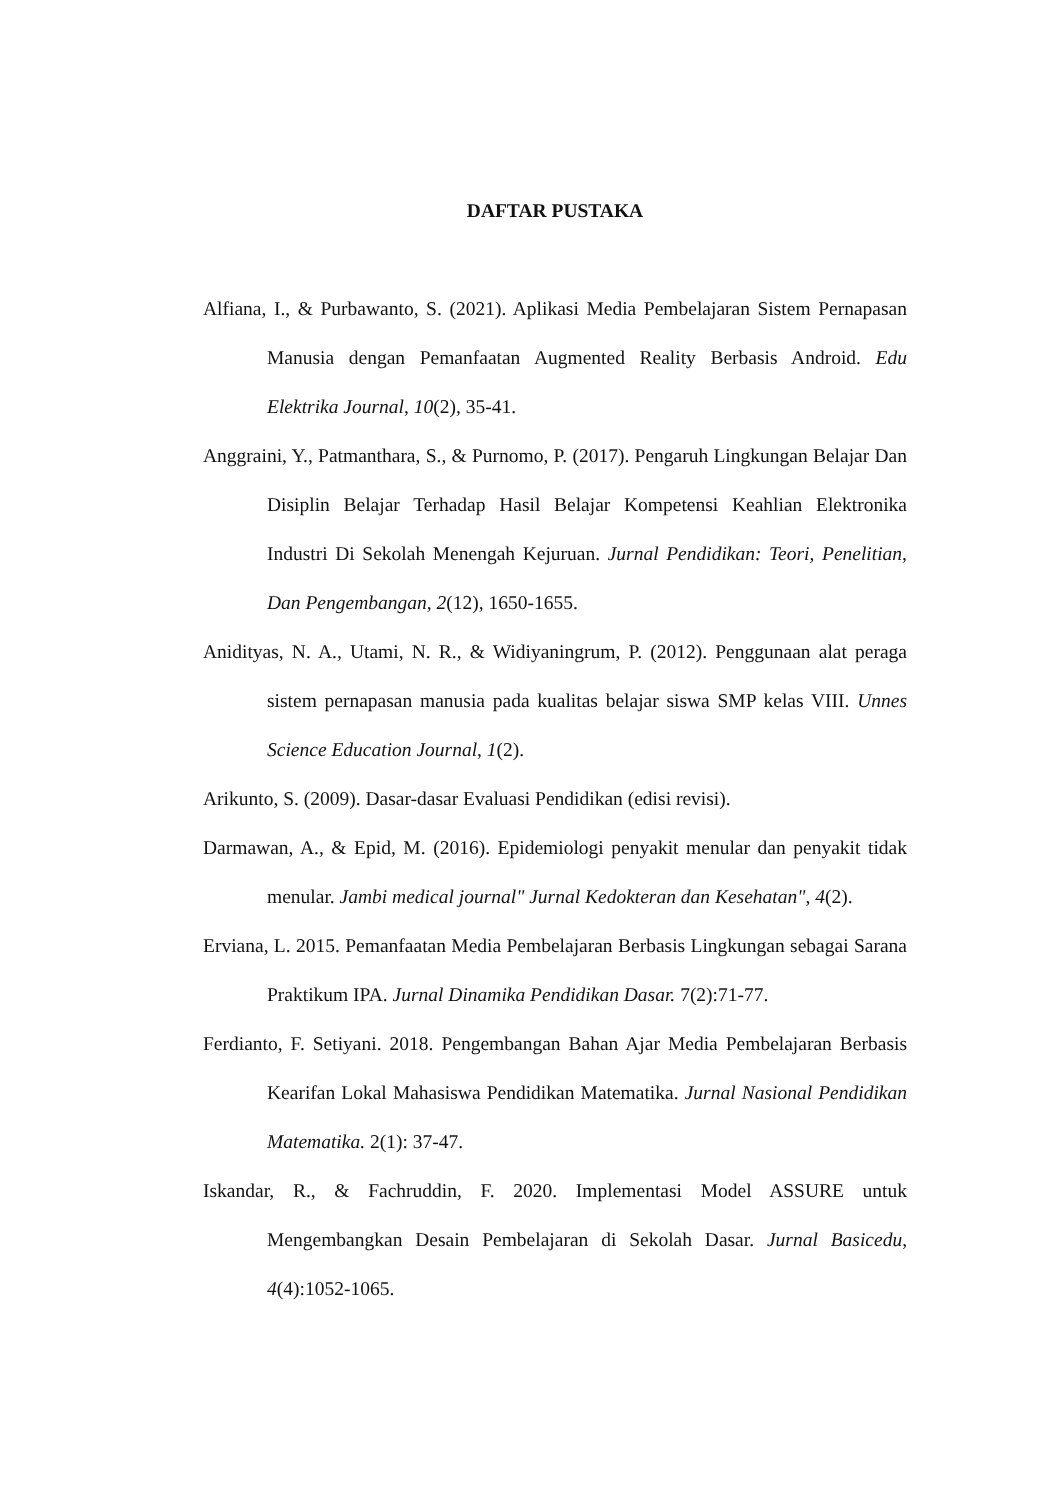DAFTAR PUSTAKA
Alfiana, I., & Purbawanto, S. (2021). Aplikasi Media Pembelajaran Sistem Pernapasan Manusia dengan Pemanfaatan Augmented Reality Berbasis Android. Edu Elektrika Journal, 10(2), 35-41.
Anggraini, Y., Patmanthara, S., & Purnomo, P. (2017). Pengaruh Lingkungan Belajar Dan Disiplin Belajar Terhadap Hasil Belajar Kompetensi Keahlian Elektronika Industri Di Sekolah Menengah Kejuruan. Jurnal Pendidikan: Teori, Penelitian, Dan Pengembangan, 2(12), 1650-1655.
Anidityas, N. A., Utami, N. R., & Widiyaningrum, P. (2012). Penggunaan alat peraga sistem pernapasan manusia pada kualitas belajar siswa SMP kelas VIII. Unnes Science Education Journal, 1(2).
Arikunto, S. (2009). Dasar-dasar Evaluasi Pendidikan (edisi revisi).
Darmawan, A., & Epid, M. (2016). Epidemiologi penyakit menular dan penyakit tidak menular. Jambi medical journal" Jurnal Kedokteran dan Kesehatan", 4(2).
Erviana, L. 2015. Pemanfaatan Media Pembelajaran Berbasis Lingkungan sebagai Sarana Praktikum IPA. Jurnal Dinamika Pendidikan Dasar. 7(2):71-77.
Ferdianto, F. Setiyani. 2018. Pengembangan Bahan Ajar Media Pembelajaran Berbasis Kearifan Lokal Mahasiswa Pendidikan Matematika. Jurnal Nasional Pendidikan Matematika. 2(1): 37-47.
Iskandar, R., & Fachruddin, F. 2020. Implementasi Model ASSURE untuk Mengembangkan Desain Pembelajaran di Sekolah Dasar. Jurnal Basicedu, 4(4):1052-1065.